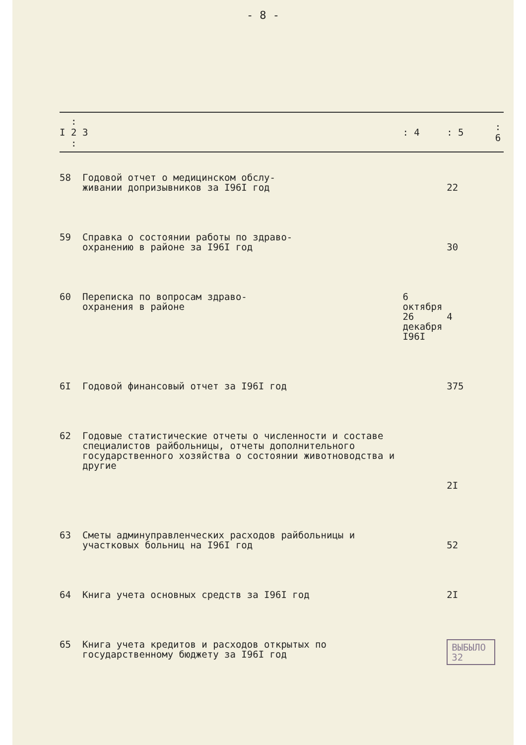- 8 -
| I | : 2 : | 3 | : 4 | : 5 | : 6 |
| --- | --- | --- | --- | --- | --- |
| 58 | | Годовой отчет о медицинском обслу- живании допризывников за I96I год | | 22 | |
| 59 | | Справка о состоянии работы по здраво- охранению в районе за I96I год | | 30 | |
| 60 | | Переписка по вопросам здраво- охранения в районе | 6 октября 26 декабря I96I | 4 | |
| 6I | | Годовой финансовый отчет за I96I год | | 375 | |
| 62 | | Годовые статистические отчеты о численности и составе специалистов райбольницы, отчеты дополнительного государственного хозяйства о состоянии животноводства и другие | | 2I | |
| 63 | | Сметы админуправленческих расходов райбольницы и участковых больниц на I96I год | | 52 | |
| 64 | | Книга учета основных средств за I96I год | | 2I | |
| 65 | | Книга учета кредитов и расходов открытых по государственному бюджету за I96I год | | ВЫБЫЛО 32 | |